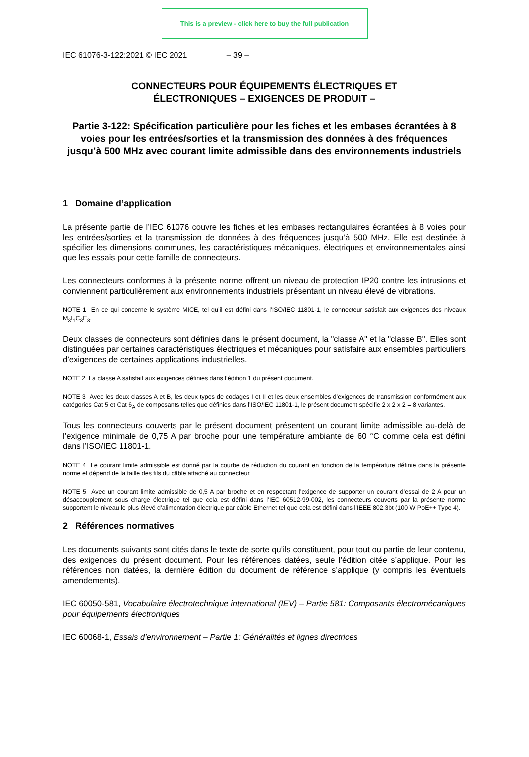This is a preview - click here to buy the full publication
IEC 61076-3-122:2021 © IEC 2021 – 39 –
CONNECTEURS POUR ÉQUIPEMENTS ÉLECTRIQUES ET
ÉLECTRONIQUES – EXIGENCES DE PRODUIT –
Partie 3-122: Spécification particulière pour les fiches et les embases écrantées à 8 voies pour les entrées/sorties et la transmission des données à des fréquences jusqu’à 500 MHz avec courant limite admissible dans des environnements industriels
1 Domaine d’application
La présente partie de l’IEC 61076 couvre les fiches et les embases rectangulaires écrantées à 8 voies pour les entrées/sorties et la transmission de données à des fréquences jusqu’à 500 MHz. Elle est destinée à spécifier les dimensions communes, les caractéristiques mécaniques, électriques et environnementales ainsi que les essais pour cette famille de connecteurs.
Les connecteurs conformes à la présente norme offrent un niveau de protection IP20 contre les intrusions et conviennent particulièrement aux environnements industriels présentant un niveau élevé de vibrations.
NOTE 1 En ce qui concerne le système MICE, tel qu’il est défini dans l’ISO/IEC 11801-1, le connecteur satisfait aux exigences des niveaux M<sub>3</sub>I<sub>1</sub>C<sub>3</sub>E<sub>3</sub>.
Deux classes de connecteurs sont définies dans le présent document, la "classe A" et la "classe B". Elles sont distinguées par certaines caractéristiques électriques et mécaniques pour satisfaire aux ensembles particuliers d’exigences de certaines applications industrielles.
NOTE 2 La classe A satisfait aux exigences définies dans l’édition 1 du présent document.
NOTE 3 Avec les deux classes A et B, les deux types de codages I et II et les deux ensembles d’exigences de transmission conformément aux catégories Cat 5 et Cat 6<sub>A</sub> de composants telles que définies dans l’ISO/IEC 11801-1, le présent document spécifie 2 x 2 x 2 = 8 variantes.
Tous les connecteurs couverts par le présent document présentent un courant limite admissible au-delà de l’exigence minimale de 0,75 A par broche pour une température ambiante de 60 °C comme cela est défini dans l’ISO/IEC 11801-1.
NOTE 4 Le courant limite admissible est donné par la courbe de réduction du courant en fonction de la température définie dans la présente norme et dépend de la taille des fils du câble attaché au connecteur.
NOTE 5 Avec un courant limite admissible de 0,5 A par broche et en respectant l’exigence de supporter un courant d’essai de 2 A pour un désaccouplement sous charge électrique tel que cela est défini dans l’IEC 60512-99-002, les connecteurs couverts par la présente norme supportent le niveau le plus élevé d’alimentation électrique par câble Ethernet tel que cela est défini dans l’IEEE 802.3bt (100 W PoE++ Type 4).
2 Références normatives
Les documents suivants sont cités dans le texte de sorte qu’ils constituent, pour tout ou partie de leur contenu, des exigences du présent document. Pour les références datées, seule l’édition citée s’applique. Pour les références non datées, la dernière édition du document de référence s’applique (y compris les éventuels amendements).
IEC 60050-581, Vocabulaire électrotechnique international (IEV) – Partie 581: Composants électromécaniques pour équipements électroniques
IEC 60068-1, Essais d’environnement – Partie 1: Généralités et lignes directrices